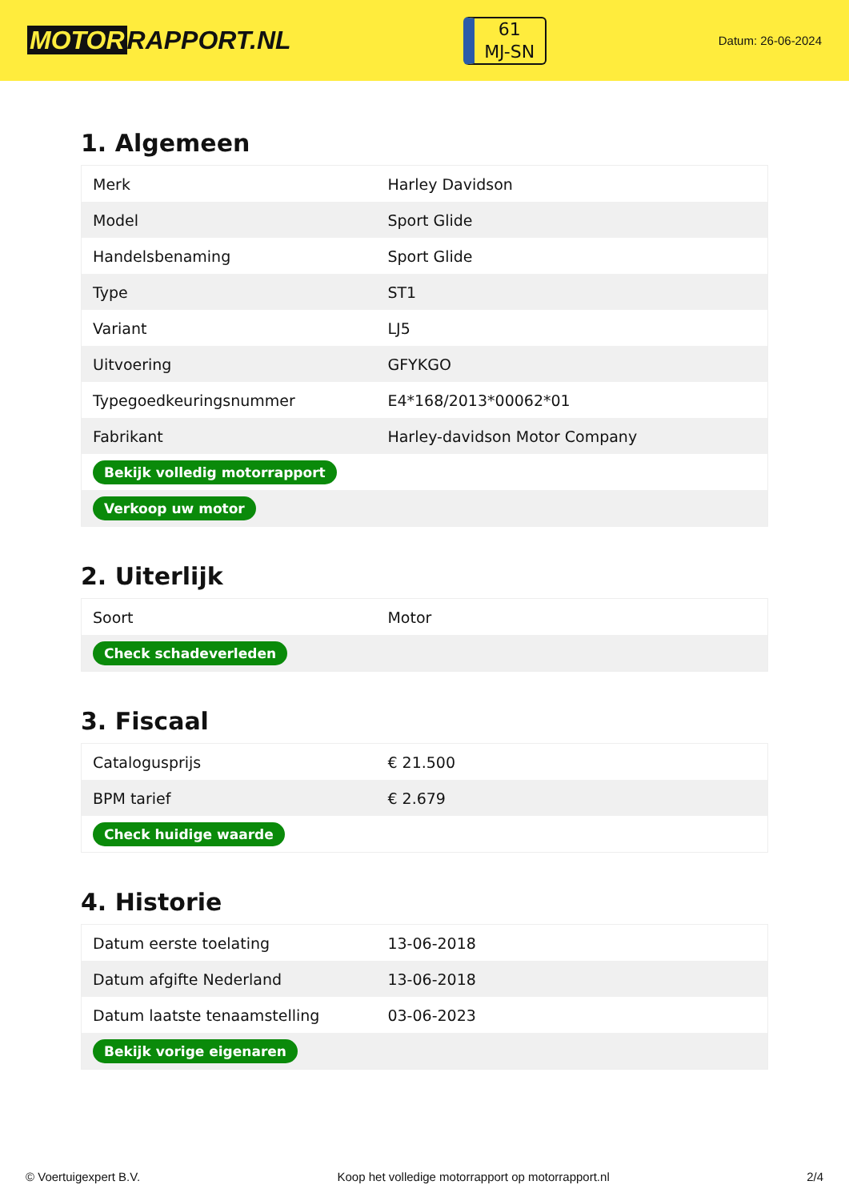MOTOR RAPPORT.NL
61
MJ-SN
Datum: 26-06-2024
1. Algemeen
| Merk | Harley Davidson |
| Model | Sport Glide |
| Handelsbenaming | Sport Glide |
| Type | ST1 |
| Variant | LJ5 |
| Uitvoering | GFYKGO |
| Typegoedkeuringsnummer | E4*168/2013*00062*01 |
| Fabrikant | Harley-davidson Motor Company |
| Bekijk volledig motorrapport | |
| Verkoop uw motor | |
2. Uiterlijk
| Soort | Motor |
| Check schadeverleden | |
3. Fiscaal
| Catalogusprijs | € 21.500 |
| BPM tarief | € 2.679 |
| Check huidige waarde | |
4. Historie
| Datum eerste toelating | 13-06-2018 |
| Datum afgifte Nederland | 13-06-2018 |
| Datum laatste tenaamstelling | 03-06-2023 |
| Bekijk vorige eigenaren | |
© Voertuigexpert B.V. Koop het volledige motorrapport op motorrapport.nl 2/4